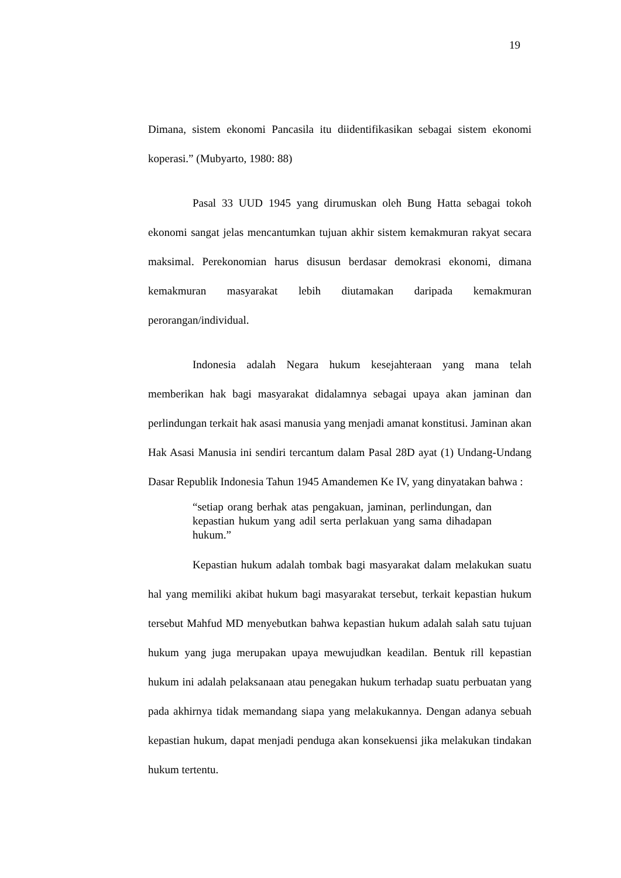19
Dimana, sistem ekonomi Pancasila itu diidentifikasikan sebagai sistem ekonomi koperasi.” (Mubyarto, 1980: 88)
Pasal 33 UUD 1945 yang dirumuskan oleh Bung Hatta sebagai tokoh ekonomi sangat jelas mencantumkan tujuan akhir sistem kemakmuran rakyat secara maksimal. Perekonomian harus disusun berdasar demokrasi ekonomi, dimana kemakmuran masyarakat lebih diutamakan daripada kemakmuran perorangan/individual.
Indonesia adalah Negara hukum kesejahteraan yang mana telah memberikan hak bagi masyarakat didalamnya sebagai upaya akan jaminan dan perlindungan terkait hak asasi manusia yang menjadi amanat konstitusi. Jaminan akan Hak Asasi Manusia ini sendiri tercantum dalam Pasal 28D ayat (1) Undang-Undang Dasar Republik Indonesia Tahun 1945 Amandemen Ke IV, yang dinyatakan bahwa :
“setiap orang berhak atas pengakuan, jaminan, perlindungan, dan kepastian hukum yang adil serta perlakuan yang sama dihadapan hukum.”
Kepastian hukum adalah tombak bagi masyarakat dalam melakukan suatu hal yang memiliki akibat hukum bagi masyarakat tersebut, terkait kepastian hukum tersebut Mahfud MD menyebutkan bahwa kepastian hukum adalah salah satu tujuan hukum yang juga merupakan upaya mewujudkan keadilan. Bentuk rill kepastian hukum ini adalah pelaksanaan atau penegakan hukum terhadap suatu perbuatan yang pada akhirnya tidak memandang siapa yang melakukannya. Dengan adanya sebuah kepastian hukum, dapat menjadi penduga akan konsekuensi jika melakukan tindakan hukum tertentu.